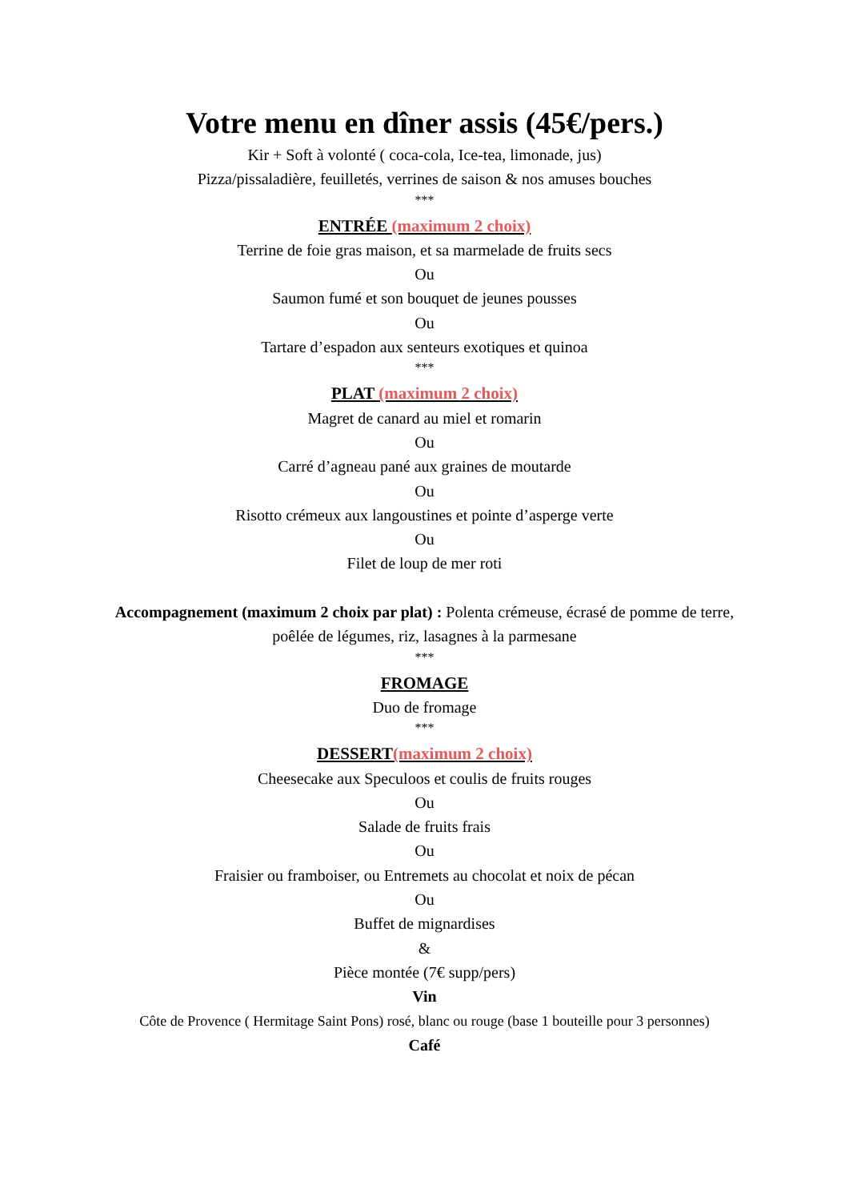Votre menu en dîner assis (45€/pers.)
Kir + Soft à volonté ( coca-cola, Ice-tea, limonade, jus)
Pizza/pissaladière, feuilletés, verrines de saison & nos amuses bouches
***
ENTRÉE (maximum 2 choix)
Terrine de foie gras maison, et sa marmelade de fruits secs
Ou
Saumon fumé et son bouquet de jeunes pousses
Ou
Tartare d’espadon aux senteurs exotiques et quinoa
***
PLAT (maximum 2 choix)
Magret de canard au miel et romarin
Ou
Carré d’agneau pané aux graines de moutarde
Ou
Risotto crémeux aux langoustines et pointe d’asperge verte
Ou
Filet de loup de mer roti
Accompagnement (maximum 2 choix par plat) : Polenta crémeuse, écrasé de pomme de terre, poêlée de légumes, riz, lasagnes à la parmesane
***
FROMAGE
Duo de fromage
***
DESSERT(maximum 2 choix)
Cheesecake aux Speculoos et coulis de fruits rouges
Ou
Salade de fruits frais
Ou
Fraisier ou framboiser, ou Entremets au chocolat et noix de pécan
Ou
Buffet de mignardises
&
Pièce montée (7€ supp/pers)
Vin
Côte de Provence ( Hermitage Saint Pons) rosé, blanc ou rouge (base 1 bouteille pour 3 personnes)
Café